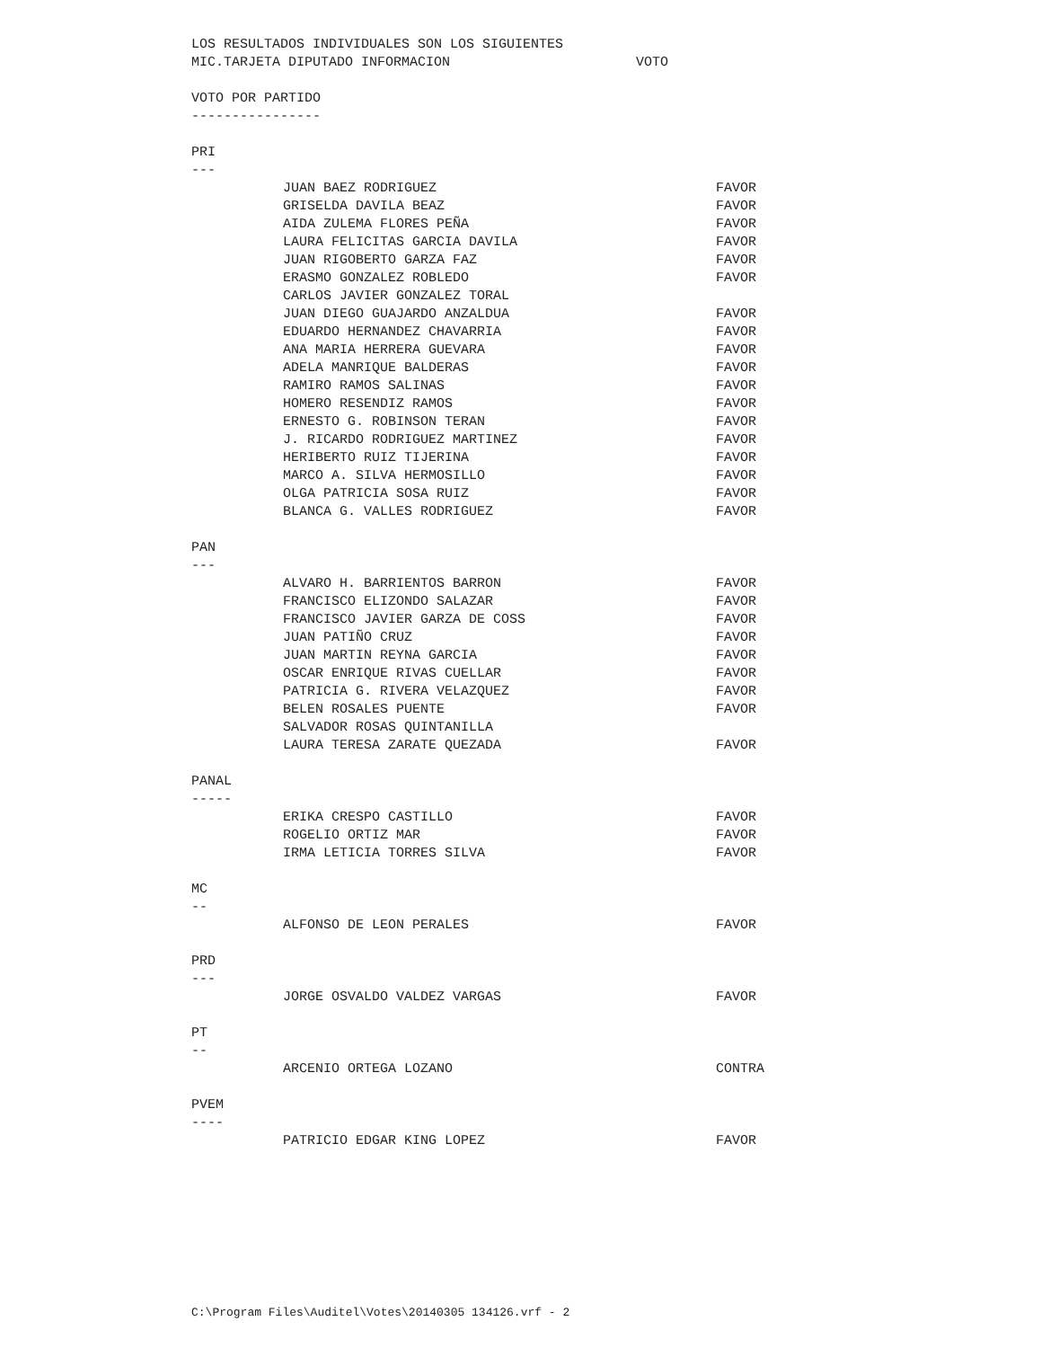LOS RESULTADOS INDIVIDUALES SON LOS SIGUIENTES
MIC.TARJETA DIPUTADO INFORMACION VOTO
VOTO POR PARTIDO
----------------
PRI
---
| JUAN BAEZ RODRIGUEZ | FAVOR |
| GRISELDA DAVILA BEAZ | FAVOR |
| AIDA ZULEMA FLORES PEÑA | FAVOR |
| LAURA FELICITAS GARCIA DAVILA | FAVOR |
| JUAN RIGOBERTO GARZA FAZ | FAVOR |
| ERASMO GONZALEZ ROBLEDO | FAVOR |
| CARLOS JAVIER GONZALEZ TORAL | |
| JUAN DIEGO GUAJARDO ANZALDUA | FAVOR |
| EDUARDO HERNANDEZ CHAVARRIA | FAVOR |
| ANA MARIA HERRERA GUEVARA | FAVOR |
| ADELA MANRIQUE BALDERAS | FAVOR |
| RAMIRO RAMOS SALINAS | FAVOR |
| HOMERO RESENDIZ RAMOS | FAVOR |
| ERNESTO G. ROBINSON TERAN | FAVOR |
| J. RICARDO RODRIGUEZ MARTINEZ | FAVOR |
| HERIBERTO RUIZ TIJERINA | FAVOR |
| MARCO A. SILVA HERMOSILLO | FAVOR |
| OLGA PATRICIA SOSA RUIZ | FAVOR |
| BLANCA G. VALLES RODRIGUEZ | FAVOR |
PAN
---
| ALVARO H. BARRIENTOS BARRON | FAVOR |
| FRANCISCO ELIZONDO SALAZAR | FAVOR |
| FRANCISCO JAVIER GARZA DE COSS | FAVOR |
| JUAN PATIÑO CRUZ | FAVOR |
| JUAN MARTIN REYNA GARCIA | FAVOR |
| OSCAR ENRIQUE RIVAS CUELLAR | FAVOR |
| PATRICIA G. RIVERA VELAZQUEZ | FAVOR |
| BELEN ROSALES PUENTE | FAVOR |
| SALVADOR ROSAS QUINTANILLA | |
| LAURA TERESA ZARATE QUEZADA | FAVOR |
PANAL
-----
| ERIKA CRESPO CASTILLO | FAVOR |
| ROGELIO ORTIZ MAR | FAVOR |
| IRMA LETICIA TORRES SILVA | FAVOR |
MC
--
| ALFONSO DE LEON PERALES | FAVOR |
PRD
---
| JORGE OSVALDO VALDEZ VARGAS | FAVOR |
PT
--
| ARCENIO ORTEGA LOZANO | CONTRA |
PVEM
----
| PATRICIO EDGAR KING LOPEZ | FAVOR |
C:\Program Files\Auditel\Votes\20140305 134126.vrf - 2